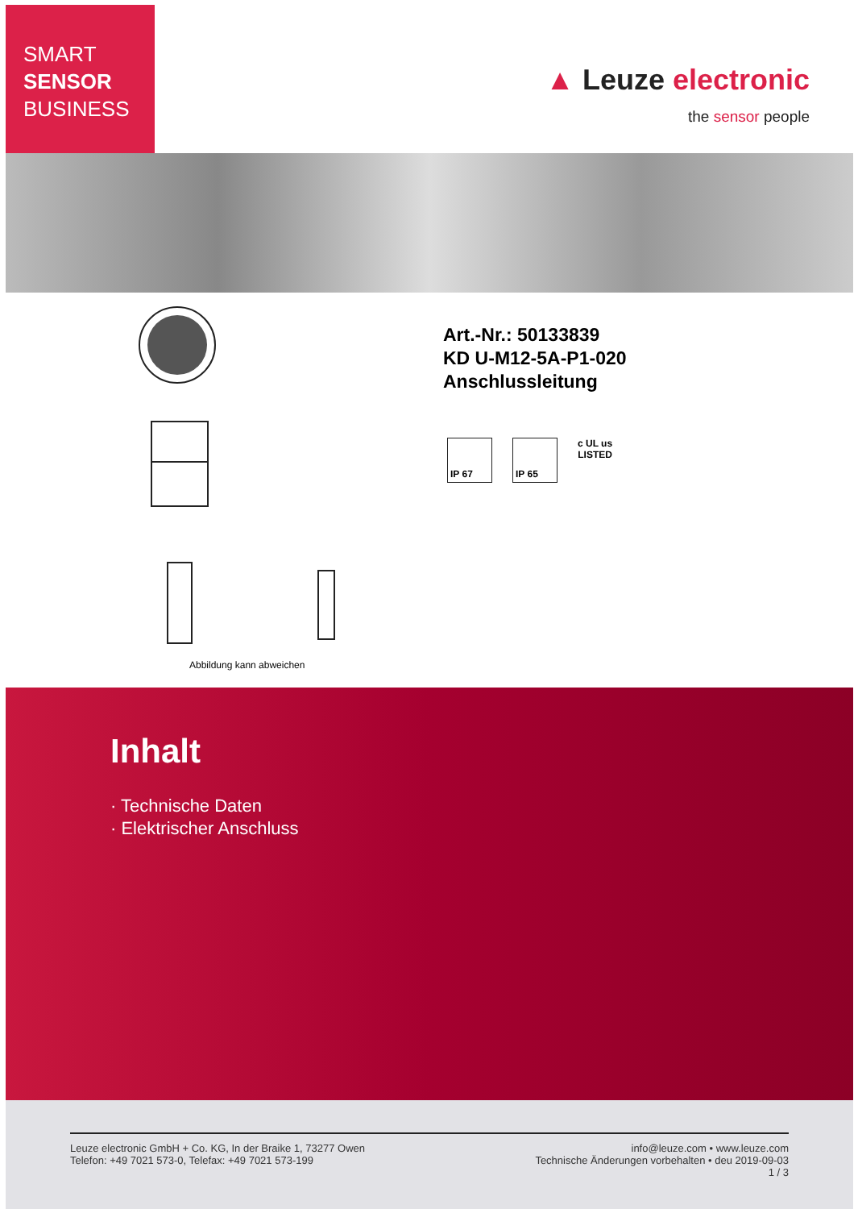SMART
SENSOR
BUSINESS
▲ Leuze electronic
the sensor people
Art.-Nr.: 50133839
KD U-M12-5A-P1-020
Anschlussleitung
IP 67 IP 65
c UL us
LISTED
Abbildung kann abweichen
Inhalt
· Technische Daten
· Elektrischer Anschluss
Leuze electronic GmbH + Co. KG, In der Braike 1, 73277 Owen
Telefon: +49 7021 573-0, Telefax: +49 7021 573-199
info@leuze.com • www.leuze.com
Technische Änderungen vorbehalten • deu 2019-09-03
1 / 3